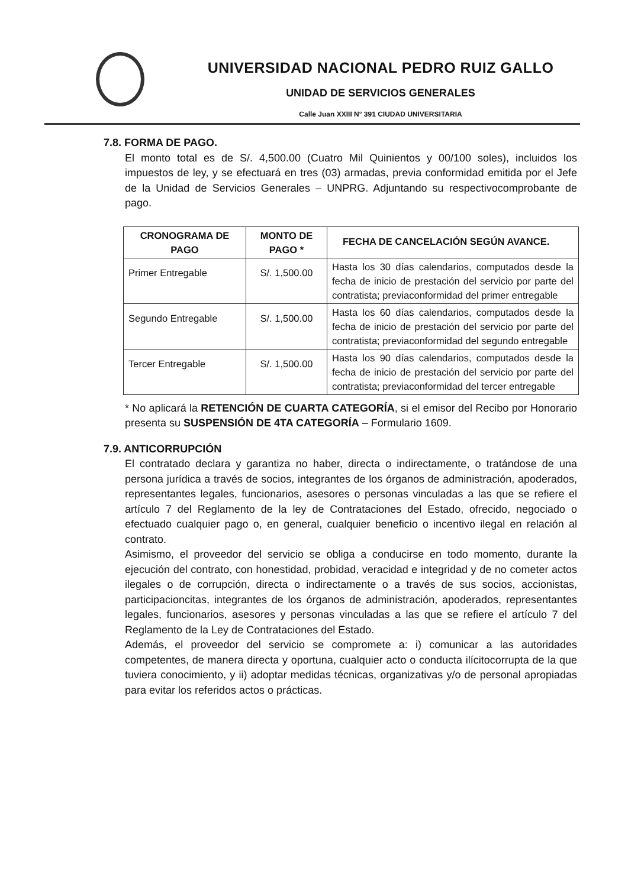UNIVERSIDAD NACIONAL PEDRO RUIZ GALLO
UNIDAD DE SERVICIOS GENERALES
Calle Juan XXIII N° 391 CIUDAD UNIVERSITARIA
7.8. FORMA DE PAGO.
El monto total es de S/. 4,500.00 (Cuatro Mil Quinientos y 00/100 soles), incluidos los impuestos de ley, y se efectuará en tres (03) armadas, previa conformidad emitida por el Jefe de la Unidad de Servicios Generales – UNPRG. Adjuntando su respectivocomprobante de pago.
| CRONOGRAMA DE PAGO | MONTO DE PAGO * | FECHA DE CANCELACIÓN SEGÚN AVANCE. |
| --- | --- | --- |
| Primer Entregable | S/. 1,500.00 | Hasta los 30 días calendarios, computados desde la fecha de inicio de prestación del servicio por parte del contratista; previaconformidad del primer entregable |
| Segundo Entregable | S/. 1,500.00 | Hasta los 60 días calendarios, computados desde la fecha de inicio de prestación del servicio por parte del contratista; previaconformidad del segundo entregable |
| Tercer Entregable | S/. 1,500.00 | Hasta los 90 días calendarios, computados desde la fecha de inicio de prestación del servicio por parte del contratista; previaconformidad del tercer entregable |
* No aplicará la RETENCIÓN DE CUARTA CATEGORÍA, si el emisor del Recibo por Honorario presenta su SUSPENSIÓN DE 4TA CATEGORÍA – Formulario 1609.
7.9. ANTICORRUPCIÓN
El contratado declara y garantiza no haber, directa o indirectamente, o tratándose de una persona jurídica a través de socios, integrantes de los órganos de administración, apoderados, representantes legales, funcionarios, asesores o personas vinculadas a las que se refiere el artículo 7 del Reglamento de la ley de Contrataciones del Estado, ofrecido, negociado o efectuado cualquier pago o, en general, cualquier beneficio o incentivo ilegal en relación al contrato.
Asimismo, el proveedor del servicio se obliga a conducirse en todo momento, durante la ejecución del contrato, con honestidad, probidad, veracidad e integridad y de no cometer actos ilegales o de corrupción, directa o indirectamente o a través de sus socios, accionistas, participacioncitas, integrantes de los órganos de administración, apoderados, representantes legales, funcionarios, asesores y personas vinculadas a las que se refiere el artículo 7 del Reglamento de la Ley de Contrataciones del Estado.
Además, el proveedor del servicio se compromete a: i) comunicar a las autoridades competentes, de manera directa y oportuna, cualquier acto o conducta ilícitocorrupta de la que tuviera conocimiento, y ii) adoptar medidas técnicas, organizativas y/o de personal apropiadas para evitar los referidos actos o prácticas.